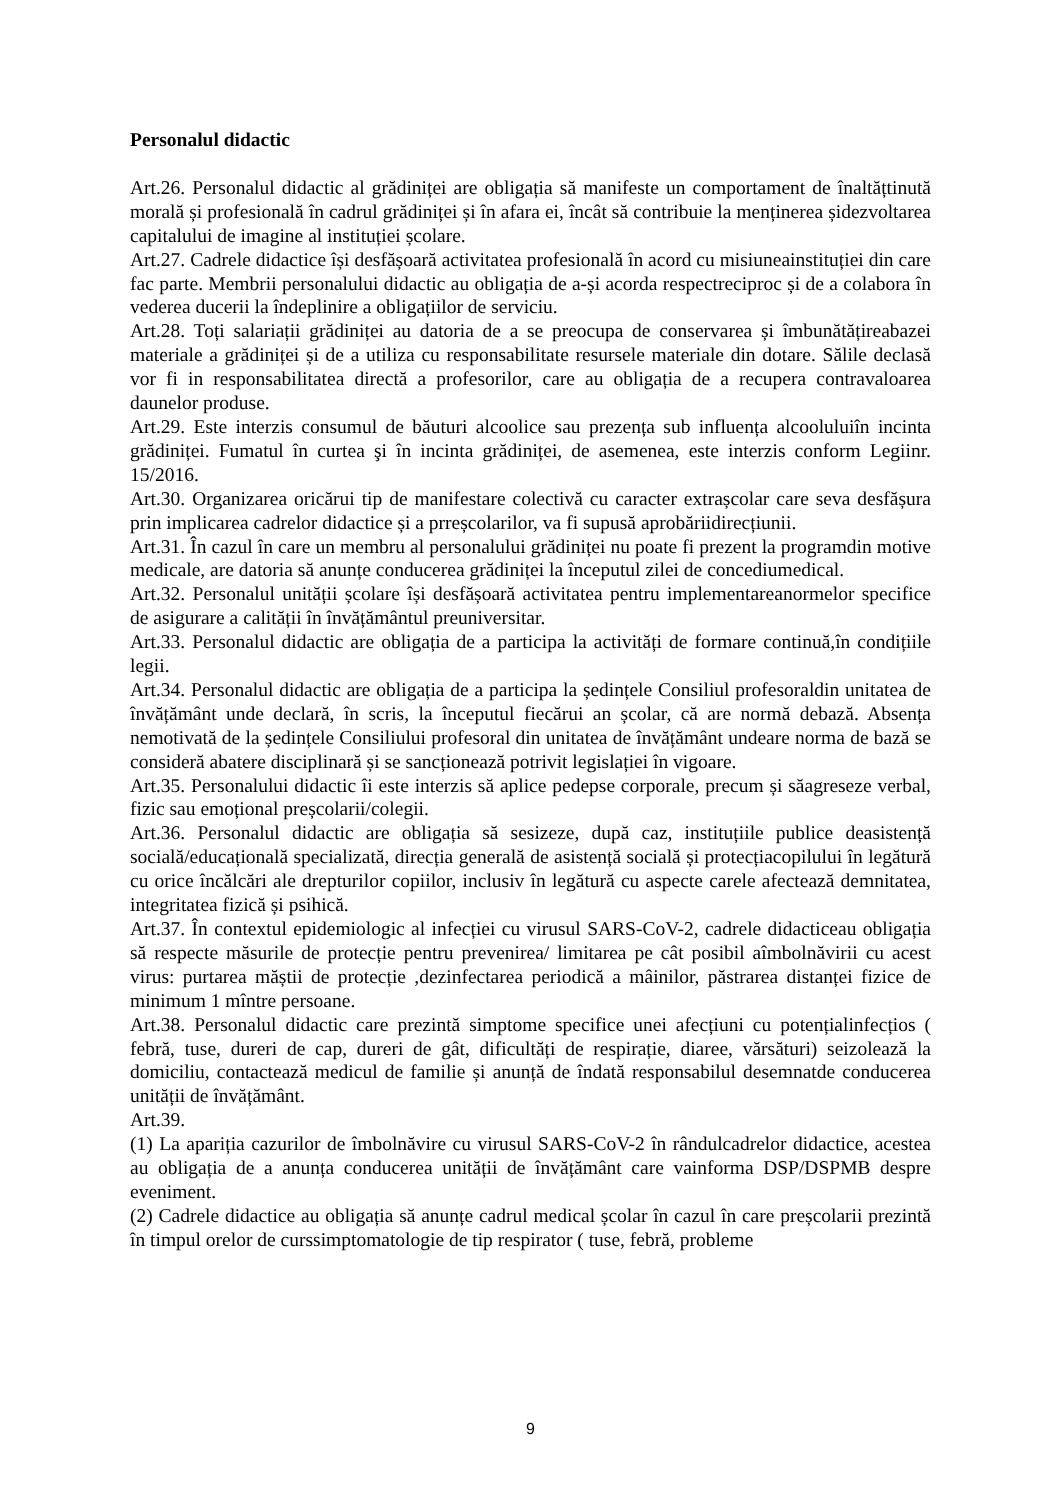Personalul didactic
Art.26. Personalul didactic al grădiniței are obligația să manifeste un comportament de înaltățtinută morală și profesională în cadrul grădiniței și în afara ei, încât să contribuie la menținerea șidezvoltarea capitalului de imagine al instituției școlare.
Art.27. Cadrele didactice își desfășoară activitatea profesională în acord cu misiuneainstituției din care fac parte. Membrii personalului didactic au obligația de a-și acorda respectreciproc și de a colabora în vederea ducerii la îndeplinire a obligațiilor de serviciu.
Art.28. Toți salariații grădiniței au datoria de a se preocupa de conservarea și îmbunătățireabazei materiale a grădiniței și de a utiliza cu responsabilitate resursele materiale din dotare. Sălile declasă vor fi in responsabilitatea directă a profesorilor, care au obligația de a recupera contravaloarea daunelor produse.
Art.29. Este interzis consumul de băuturi alcoolice sau prezența sub influența alcooluluiîn incinta grădiniței. Fumatul în curtea şi în incinta grădiniței, de asemenea, este interzis conform Legiinr. 15/2016.
Art.30. Organizarea oricărui tip de manifestare colectivă cu caracter extrașcolar care seva desfășura prin implicarea cadrelor didactice și a prreșcolarilor, va fi supusă aprobăriidirecțiunii.
Art.31. În cazul în care un membru al personalului grădiniței nu poate fi prezent la programdin motive medicale, are datoria să anunțe conducerea grădiniței la începutul zilei de concediumedical.
Art.32. Personalul unității școlare își desfășoară activitatea pentru implementareanormelor specifice de asigurare a calității în învățământul preuniversitar.
Art.33. Personalul didactic are obligația de a participa la activități de formare continuă,în condițiile legii.
Art.34. Personalul didactic are obligația de a participa la ședințele Consiliul profesoraldin unitatea de învățământ unde declară, în scris, la începutul fiecărui an școlar, că are normă debază. Absența nemotivată de la ședințele Consiliului profesoral din unitatea de învățământ undeare norma de bază se consideră abatere disciplinară și se sancționează potrivit legislației în vigoare.
Art.35. Personalului didactic îi este interzis să aplice pedepse corporale, precum și săagreseze verbal, fizic sau emoțional preșcolarii/colegii.
Art.36. Personalul didactic are obligația să sesizeze, după caz, instituțiile publice deasistență socială/educațională specializată, direcția generală de asistență socială și protecțiacopilului în legătură cu orice încălcări ale drepturilor copiilor, inclusiv în legătură cu aspecte carele afectează demnitatea, integritatea fizică și psihică.
Art.37. În contextul epidemiologic al infecției cu virusul SARS-CoV-2, cadrele didacticeau obligația să respecte măsurile de protecție pentru prevenirea/ limitarea pe cât posibil aîmbolnăvirii cu acest virus: purtarea măștii de protecție ,dezinfectarea periodică a mâinilor, păstrarea distanței fizice de minimum 1 mîntre persoane.
Art.38. Personalul didactic care prezintă simptome specifice unei afecțiuni cu potențialinfecțios ( febră, tuse, dureri de cap, dureri de gât, dificultăți de respirație, diaree, vărsături) seizolează la domiciliu, contactează medicul de familie și anunță de îndată responsabilul desemnatde conducerea unității de învățământ.
Art.39.
(1) La apariția cazurilor de îmbolnăvire cu virusul SARS-CoV-2 în rândulcadrelor didactice, acestea au obligația de a anunța conducerea unității de învățământ care vainforma DSP/DSPMB despre eveniment.
(2) Cadrele didactice au obligația să anunțe cadrul medical școlar în cazul în care preșcolarii prezintă în timpul orelor de curssimptomatologie de tip respirator ( tuse, febră, probleme
9